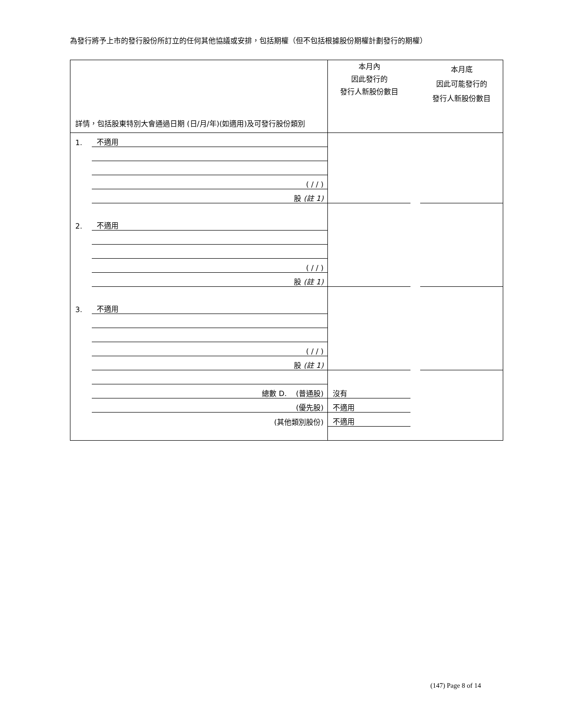為發行將予上市的發行股份所訂立的任何其他協議或安排，包括期權（但不包括根據股份期權計劃發行的期權）
| 詳情，包括股東特別大會通過日期 (日/月/年)(如適用)及可發行股份類別 | | 本月內 因此發行的 發行人新股份數目 | | 本月底 因此可能發行的 發行人新股份數目 |
| 1. | 不適用 | | | |
| | ( / / ) | | | |
| | 股 (註 1) | | | |
| 2. | 不適用 | | | |
| | ( / / ) | | | |
| | 股 (註 1) | | | |
| 3. | 不適用 | | | |
| | ( / / ) | | | |
| | 股 (註 1) | | | |
| | 總數 D. (普通股) | 沒有 | | |
| | (優先股) | 不適用 | | |
| | (其他類別股份) | 不適用 | | |
(147) Page 8 of 14